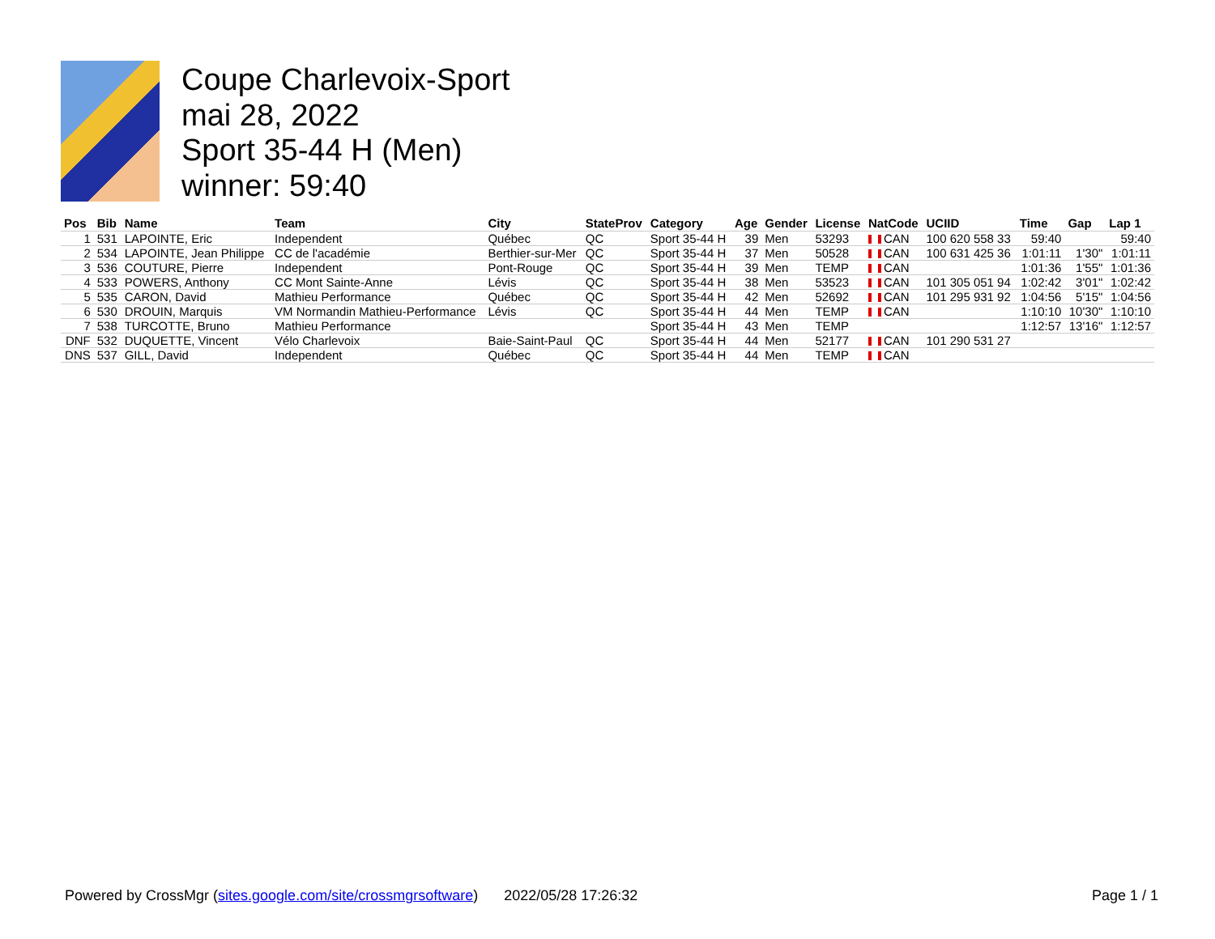Coupe Charlevoix-Sport
mai 28, 2022
Sport 35-44 H (Men)
winner: 59:40
| Pos | Bib | Name | Team | City | StateProv | Category | Age | Gender | License | NatCode | UCIID | Time | Gap | Lap 1 |
| --- | --- | --- | --- | --- | --- | --- | --- | --- | --- | --- | --- | --- | --- | --- |
| 1 | 531 | LAPOINTE, Eric | Independent | Québec | QC | Sport 35-44 H | 39 | Men | 53293 | CAN | 100 620 558 33 | 59:40 | | 59:40 |
| 2 | 534 | LAPOINTE, Jean Philippe | CC de l'académie | Berthier-sur-Mer | QC | Sport 35-44 H | 37 | Men | 50528 | CAN | 100 631 425 36 | 1:01:11 | 1'30" | 1:01:11 |
| 3 | 536 | COUTURE, Pierre | Independent | Pont-Rouge | QC | Sport 35-44 H | 39 | Men | TEMP | CAN | | 1:01:36 | 1'55" | 1:01:36 |
| 4 | 533 | POWERS, Anthony | CC Mont Sainte-Anne | Lévis | QC | Sport 35-44 H | 38 | Men | 53523 | CAN | 101 305 051 94 | 1:02:42 | 3'01" | 1:02:42 |
| 5 | 535 | CARON, David | Mathieu Performance | Québec | QC | Sport 35-44 H | 42 | Men | 52692 | CAN | 101 295 931 92 | 1:04:56 | 5'15" | 1:04:56 |
| 6 | 530 | DROUIN, Marquis | VM Normandin Mathieu-Performance | Lévis | QC | Sport 35-44 H | 44 | Men | TEMP | CAN | | 1:10:10 | 10'30" | 1:10:10 |
| 7 | 538 | TURCOTTE, Bruno | Mathieu Performance | | | Sport 35-44 H | 43 | Men | TEMP | | | 1:12:57 | 13'16" | 1:12:57 |
| DNF | 532 | DUQUETTE, Vincent | Vélo Charlevoix | Baie-Saint-Paul | QC | Sport 35-44 H | 44 | Men | 52177 | CAN | 101 290 531 27 | | | |
| DNS | 537 | GILL, David | Independent | Québec | QC | Sport 35-44 H | 44 | Men | TEMP | CAN | | | | |
Powered by CrossMgr (sites.google.com/site/crossmgrsoftware) 2022/05/28 17:26:32 Page 1 / 1